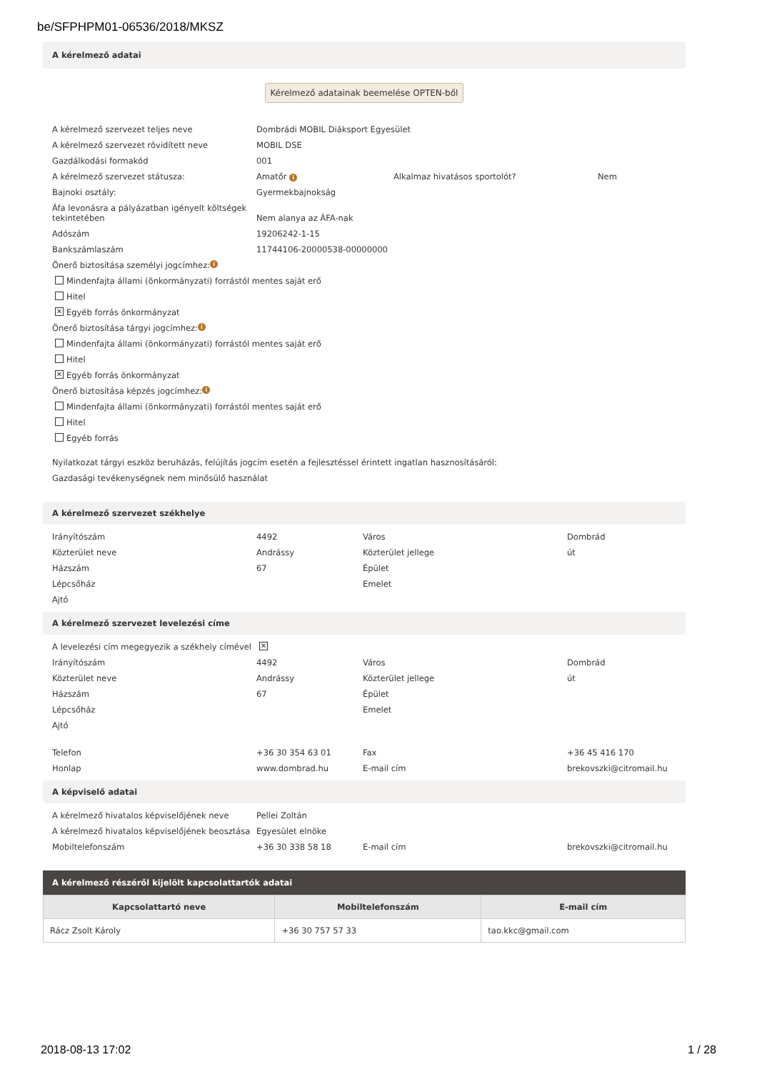be/SFPHPM01-06536/2018/MKSZ
A kérelmező adatai
Kérelmező adatainak beemelése OPTEN-ből
A kérelmező szervezet teljes neve Dombrádi MOBIL Diáksport Egyesület
A kérelmező szervezet rövidített neve MOBIL DSE
Gazdálkodási formakód 001
A kérelmező szervezet státusza: Amatőr i Alkalmaz hivatásos sportolót? Nem
Bajnoki osztály: Gyermekbajnokság
Áfa levonásra a pályázatban igényelt költségek tekintetében Nem alanya az ÁFA-nak
Adószám 19206242-1-15
Bankszámlaszám 11744106-20000538-00000000
Önerő biztosítása személyi jogcímhez: i
Mindenfajta állami (önkormányzati) forrástól mentes saját erő
Hitel
✕ Egyéb forrás önkormányzat
Önerő biztosítása tárgyi jogcímhez: i
Mindenfajta állami (önkormányzati) forrástól mentes saját erő
Hitel
✕ Egyéb forrás önkormányzat
Önerő biztosítása képzés jogcímhez: i
Mindenfajta állami (önkormányzati) forrástól mentes saját erő
Hitel
Egyéb forrás
Nyilatkozat tárgyi eszköz beruházás, felújítás jogcím esetén a fejlesztéssel érintett ingatlan hasznosításáról:
Gazdasági tevékenységnek nem minősülő használat
A kérelmező szervezet székhelye
Irányítószám 4492 Város Dombrád
Közterület neve Andrássy Közterület jellege út
Házszám 67 Épület
Lépcsőház Emelet
Ajtó
A kérelmező szervezet levelezési címe
A levelezési cím megegyezik a székhely címével ✕
Irányítószám 4492 Város Dombrád
Közterület neve Andrássy Közterület jellege út
Házszám 67 Épület
Lépcsőház Emelet
Ajtó
Telefon +36 30 354 63 01 Fax +36 45 416 170
Honlap www.dombrad.hu E-mail cím brekovszki@citromail.hu
A képviselő adatai
A kérelmező hivatalos képviselőjének neve Pellei Zoltán
A kérelmező hivatalos képviselőjének beosztása Egyesület elnöke
Mobiltelefonszám +36 30 338 58 18 E-mail cím brekovszki@citromail.hu
A kérelmező részéről kijelölt kapcsolattartók adatai
| Kapcsolattartó neve | Mobiltelefonszám | E-mail cím |
| --- | --- | --- |
| Rácz Zsolt Károly | +36 30 757 57 33 | tao.kkc@gmail.com |
2018-08-13 17:02 1 / 28